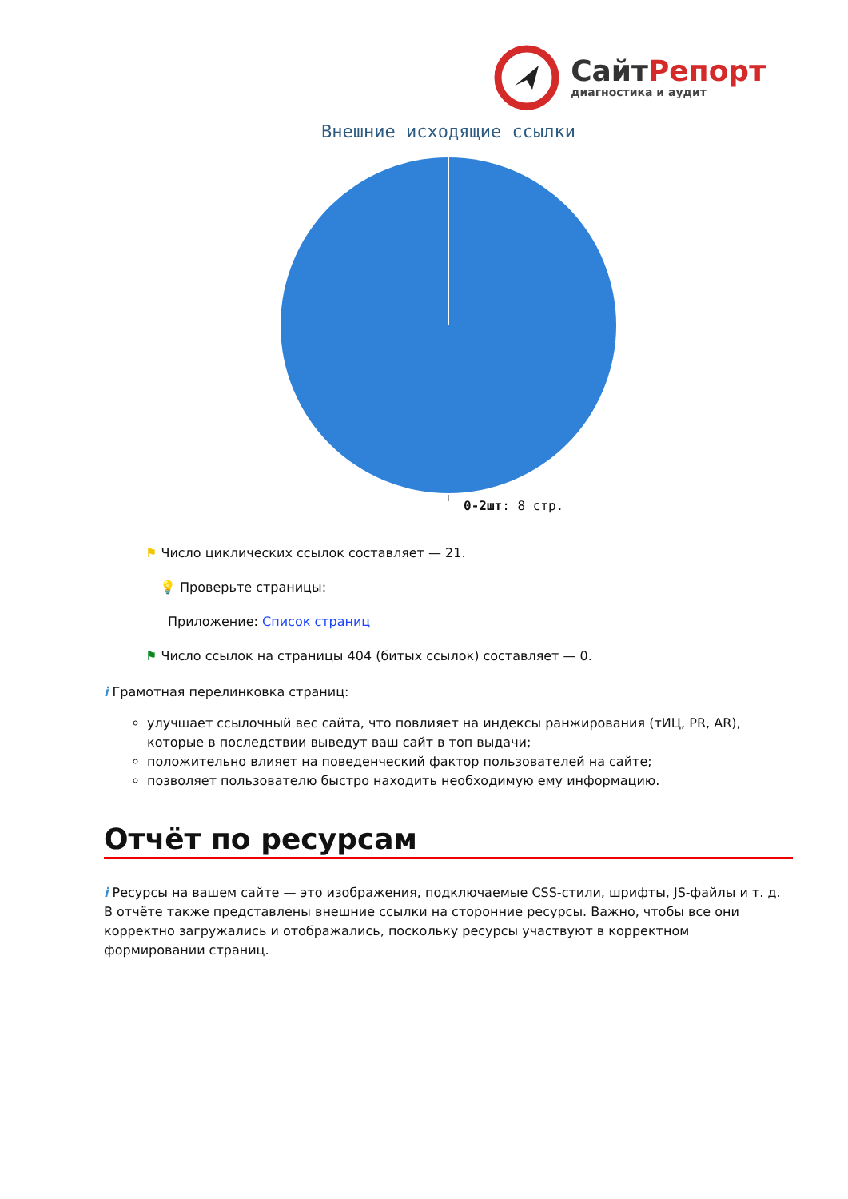СайтРепорт
диагностика и аудит
Внешние исходящие ссылки
0-2шт: 8 стр.
⚑ Число циклических ссылок составляет — 21.
💡 Проверьте страницы:
Приложение: Список страниц
⚑ Число ссылок на страницы 404 (битых ссылок) составляет — 0.
i Грамотная перелинковка страниц:
улучшает ссылочный вес сайта, что повлияет на индексы ранжирования (тИЦ, PR, AR), которые в последствии выведут ваш сайт в топ выдачи;
положительно влияет на поведенческий фактор пользователей на сайте;
позволяет пользователю быстро находить необходимую ему информацию.
Отчёт по ресурсам
i Ресурсы на вашем сайте — это изображения, подключаемые CSS-стили, шрифты, JS-файлы и т. д. В отчёте также представлены внешние ссылки на сторонние ресурсы. Важно, чтобы все они корректно загружались и отображались, поскольку ресурсы участвуют в корректном формировании страниц.